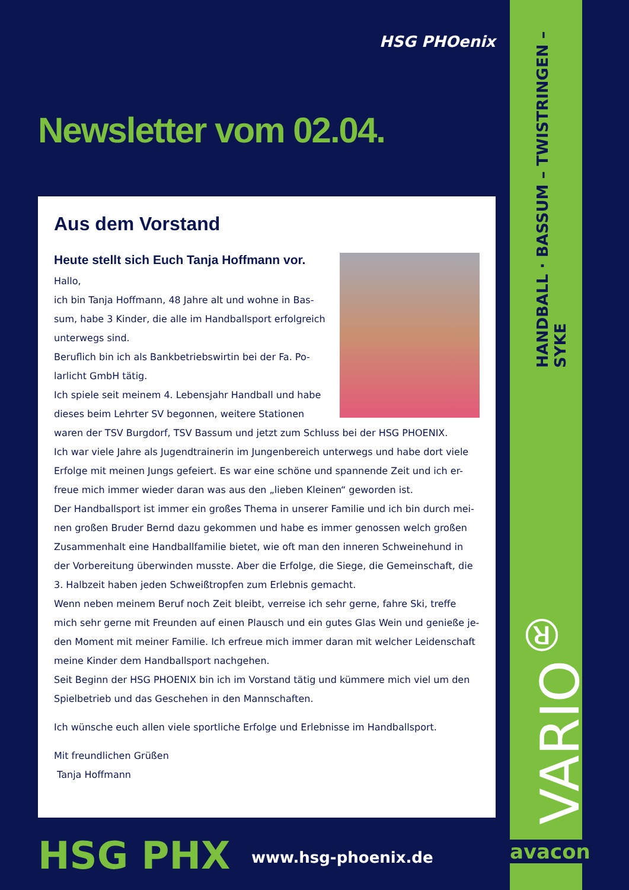HSG PHOenix
HANDBALL · BASSUM – TWISTRINGEN – SYKE
Newsletter vom 02.04.
Aus dem Vorstand
Heute stellt sich Euch Tanja Hoffmann vor.
Hallo,
ich bin Tanja Hoffmann, 48 Jahre alt und wohne in Bas-sum, habe 3 Kinder, die alle im Handballsport erfolgreich unterwegs sind.
Beruflich bin ich als Bankbetriebswirtin bei der Fa. Po-larlicht GmbH tätig.
Ich spiele seit meinem 4. Lebensjahr Handball und habe dieses beim Lehrter SV begonnen, weitere Stationen waren der TSV Burgdorf, TSV Bassum und jetzt zum Schluss bei der HSG PHOENIX.
Ich war viele Jahre als Jugendtrainerin im Jungenbereich unterwegs und habe dort viele Erfolge mit meinen Jungs gefeiert. Es war eine schöne und spannende Zeit und ich er-freue mich immer wieder daran was aus den „lieben Kleinen“ geworden ist.
Der Handballsport ist immer ein großes Thema in unserer Familie und ich bin durch mei-nen großen Bruder Bernd dazu gekommen und habe es immer genossen welch großen Zusammenhalt eine Handballfamilie bietet, wie oft man den inneren Schweinehund in der Vorbereitung überwinden musste. Aber die Erfolge, die Siege, die Gemeinschaft, die 3. Halbzeit haben jeden Schweißtropfen zum Erlebnis gemacht.
Wenn neben meinem Beruf noch Zeit bleibt, verreise ich sehr gerne, fahre Ski, treffe mich sehr gerne mit Freunden auf einen Plausch und ein gutes Glas Wein und genieße je-den Moment mit meiner Familie. Ich erfreue mich immer daran mit welcher Leidenschaft meine Kinder dem Handballsport nachgehen.
Seit Beginn der HSG PHOENIX bin ich im Vorstand tätig und kümmere mich viel um den Spielbetrieb und das Geschehen in den Mannschaften.
Ich wünsche euch allen viele sportliche Erfolge und Erlebnisse im Handballsport.
Mit freundlichen Grüßen
Tanja Hoffmann
VARIO<sup>®</sup>
avacon
HSG PHX www.hsg-phoenix.de